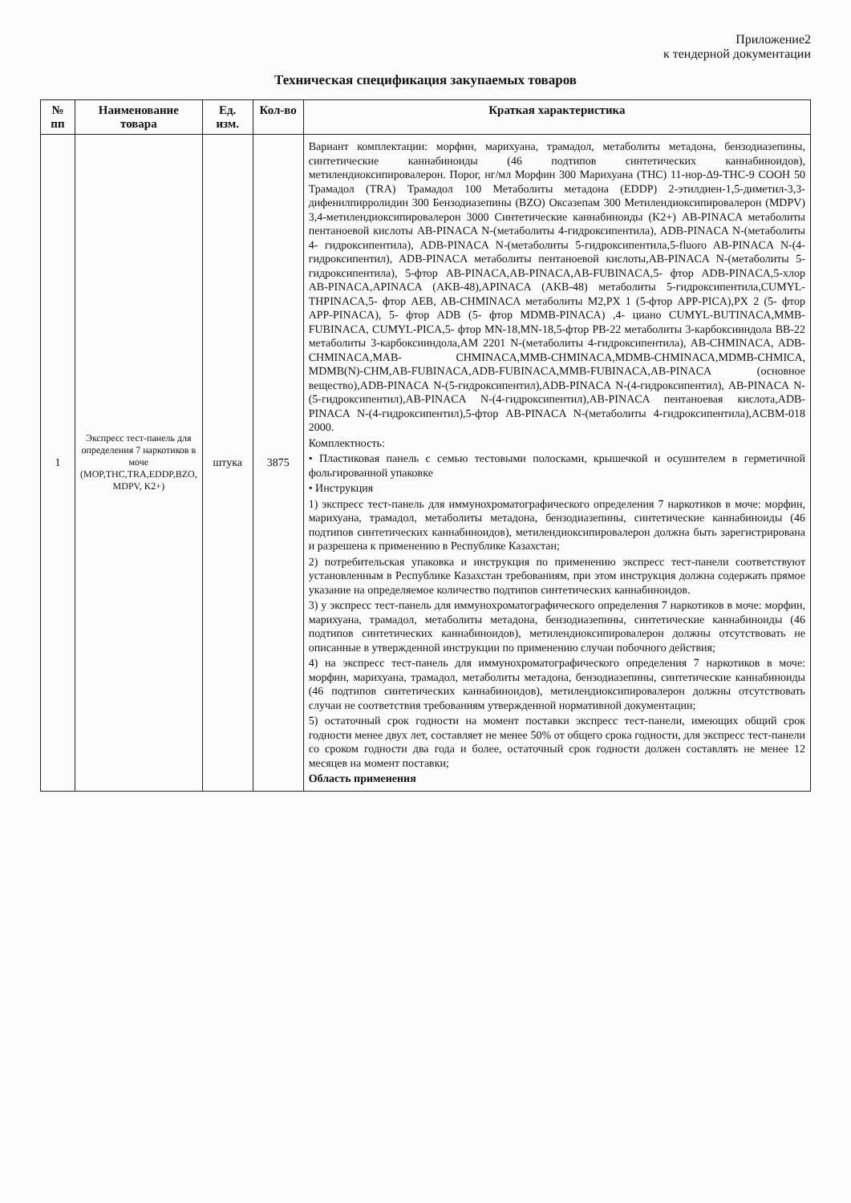Приложение2
к тендерной документации
Техническая спецификация закупаемых товаров
| № пп | Наименование товара | Ед. изм. | Кол-во | Краткая характеристика |
| --- | --- | --- | --- | --- |
| 1 | Экспресс тест-панель для определения 7 наркотиков в моче (MOP,THC,TRA,EDDP,BZO, MDPV, K2+) | штука | 3875 | Вариант комплектации: морфин, марихуана, трамадол, метаболиты метадона, бензодиазепины, синтетические каннабиноиды (46 подтипов синтетических каннабиноидов), метилендиоксипировалерон. Порог, нг/мл Морфин 300 Марихуана (THC) 11-нор-Δ9-THC-9 COOH 50 Трамадол (TRA) Трамадол 100 Метаболиты метадона (EDDP) 2-этилдиен-1,5-диметил-3,3-дифенилпирролидин 300 Бензодиазепины (BZO) Оксазепам 300 Метилендиоксипировалерон (MDPV) 3,4-метилендиоксипировалерон 3000 Синтетические каннабиноиды (K2+) AB-PINACA метаболиты пентаноевой кислоты AB-PINACA N-(метаболиты 4-гидроксипентила), ADB-PINACA N-(метаболиты 4- гидроксипентила), ADB-PINACA N-(метаболиты 5-гидроксипентила,5-fluoro AB-PINACA N-(4- гидроксипентил), ADB-PINACA метаболиты пентаноевой кислоты,AB-PINACA N-(метаболиты 5- гидроксипентила), 5-фтор AB-PINACA,AB-PINACA,AB-FUBINACA,5- фтор ADB-PINACA,5-хлор AB-PINACA,APINACA (AKB-48),APINACA (AKB-48) метаболиты 5-гидроксипентила,CUMYL-THPINACA,5- фтор AEB, AB-CHMINACA метаболиты M2,PX 1 (5-фтор APP-PICA),PX 2 (5- фтор APP-PINACA), 5- фтор ADB (5- фтор MDMB-PINACA) ,4- циано CUMYL-BUTINACA,MMB-FUBINACA, CUMYL-PICA,5- фтор MN-18,MN-18,5-фтор PB-22 метаболиты 3-карбоксииндола BB-22 метаболиты 3-карбоксииндола,AM 2201 N-(метаболиты 4-гидроксипентила), AB-CHMINACA, ADB-CHMINACA,MAB- CHMINACA,MMB-CHMINACA,MDMB-CHMINACA,MDMB-CHMICA, MDMB(N)-CHM,AB-FUBINACA,ADB-FUBINACA,MMB-FUBINACA,AB-PINACA (основное вещество),ADB-PINACA N-(5-гидроксипентил),ADB-PINACA N-(4-гидроксипентил), AB-PINACA N-(5-гидроксипентил),AB-PINACA N-(4-гидроксипентил),AB-PINACA пентаноевая кислота,ADB-PINACA N-(4-гидроксипентил),5-фтор AB-PINACA N-(метаболиты 4-гидроксипентила),ACBM-018 2000. Комплектность: • Пластиковая панель с семью тестовыми полосками, крышечкой и осушителем в герметичной фольгированной упаковке • Инструкция 1) экспресс тест-панель для иммунохроматографического определения 7 наркотиков в моче: морфин, марихуана, трамадол, метаболиты метадона, бензодиазепины, синтетические каннабиноиды (46 подтипов синтетических каннабиноидов), метилендиоксипировалерон должна быть зарегистрирована и разрешена к применению в Республике Казахстан; 2) потребительская упаковка и инструкция по применению экспресс тест-панели соответствуют установленным в Республике Казахстан требованиям, при этом инструкция должна содержать прямое указание на определяемое количество подтипов синтетических каннабиноидов. 3) у экспресс тест-панель для иммунохроматографического определения 7 наркотиков в моче: морфин, марихуана, трамадол, метаболиты метадона, бензодиазепины, синтетические каннабиноиды (46 подтипов синтетических каннабиноидов), метилендиоксипировалерон должны отсутствовать не описанные в утвержденной инструкции по применению случаи побочного действия; 4) на экспресс тест-панель для иммунохроматографического определения 7 наркотиков в моче: морфин, марихуана, трамадол, метаболиты метадона, бензодиазепины, синтетические каннабиноиды (46 подтипов синтетических каннабиноидов), метилендиоксипировалерон должны отсутствовать случаи не соответствия требованиям утвержденной нормативной документации; 5) остаточный срок годности на момент поставки экспресс тест-панели, имеющих общий срок годности менее двух лет, составляет не менее 50% от общего срока годности, для экспресс тест-панели со сроком годности два года и более, остаточный срок годности должен составлять не менее 12 месяцев на момент поставки; Область применения |